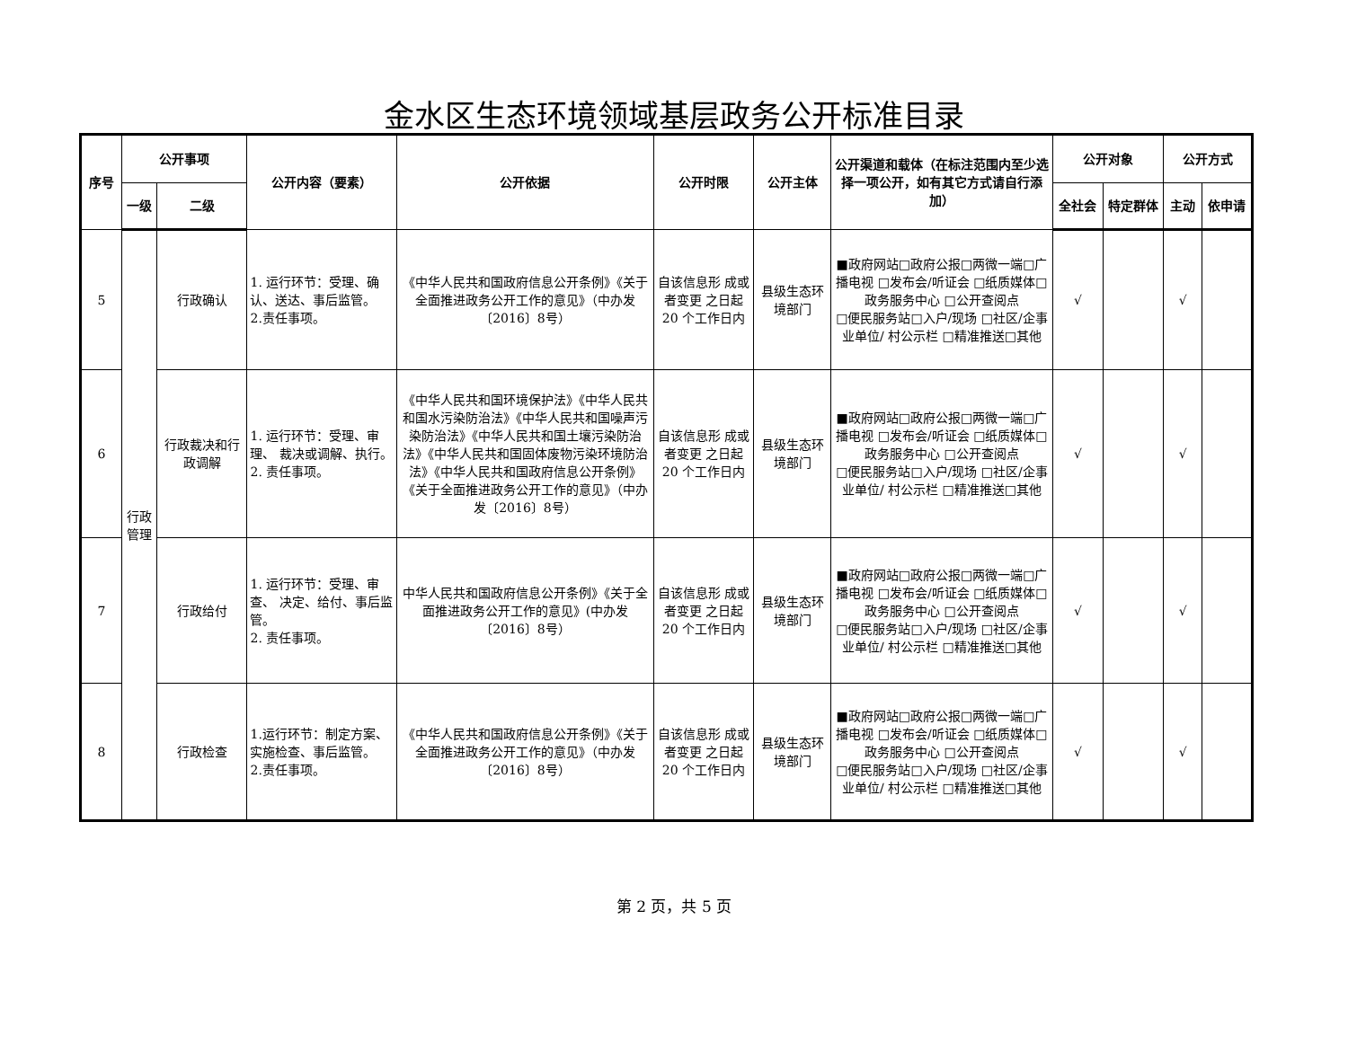金水区生态环境领域基层政务公开标准目录
| 序号 | 公开事项 | | 公开内容（要素） | 公开依据 | 公开时限 | 公开主体 | 公开渠道和载体（在标注范围内至少选择一项公开，如有其它方式请自行添加） | 公开对象 | | 公开方式 | |
| --- | --- | --- | --- | --- | --- | --- | --- | --- | --- | --- | --- |
| | 一级 | 二级 | | | | | | 全社会 | 特定群体 | 主动 | 依申请 |
| 5 | 行政管理 | 行政确认 | 1. 运行环节：受理、确认、送达、事后监管。 2.责任事项。 | 《中华人民共和国政府信息公开条例》《关于全面推进政务公开工作的意见》（中办发〔2016〕8号） | 自该信息形 成或者变更 之日起20 个工作日内 | 县级生态环境部门 | ■政府网站□政府公报□两微一端□广播电视 □发布会/听证会 □纸质媒体□政务服务中心 □公开查阅点 □便民服务站□入户/现场 □社区/企事业单位/ 村公示栏 □精准推送□其他 | √ | | √ | |
| 6 | | 行政裁决和行政调解 | 1. 运行环节：受理、审理、 裁决或调解、执行。 2. 责任事项。 | 《中华人民共和国环境保护法》《中华人民共和国水污染防治法》《中华人民共和国噪声污染防治法》《中华人民共和国土壤污染防治法》《中华人民共和国固体废物污染环境防治法》《中华人民共和国政府信息公开条例》《关于全面推进政务公开工作的意见》（中办发〔2016〕8号） | 自该信息形 成或者变更 之日起20 个工作日内 | 县级生态环境部门 | ■政府网站□政府公报□两微一端□广播电视 □发布会/听证会 □纸质媒体□政务服务中心 □公开查阅点 □便民服务站□入户/现场 □社区/企事业单位/ 村公示栏 □精准推送□其他 | √ | | √ | |
| 7 | | 行政给付 | 1. 运行环节：受理、审查、 决定、给付、事后监管。 2. 责任事项。 | 中华人民共和国政府信息公开条例》《关于全面推进政务公开工作的意见》(中办发〔2016〕8号） | 自该信息形 成或者变更 之日起20 个工作日内 | 县级生态环境部门 | ■政府网站□政府公报□两微一端□广播电视 □发布会/听证会 □纸质媒体□政务服务中心 □公开查阅点 □便民服务站□入户/现场 □社区/企事业单位/ 村公示栏 □精准推送□其他 | √ | | √ | |
| 8 | | 行政检查 | 1.运行环节：制定方案、实施检查、事后监管。 2.责任事项。 | 《中华人民共和国政府信息公开条例》《关于全面推进政务公开工作的意见》（中办发〔2016〕8号） | 自该信息形 成或者变更 之日起20 个工作日内 | 县级生态环境部门 | ■政府网站□政府公报□两微一端□广播电视 □发布会/听证会 □纸质媒体□政务服务中心 □公开查阅点 □便民服务站□入户/现场 □社区/企事业单位/ 村公示栏 □精准推送□其他 | √ | | √ | |
第 2 页，共 5 页